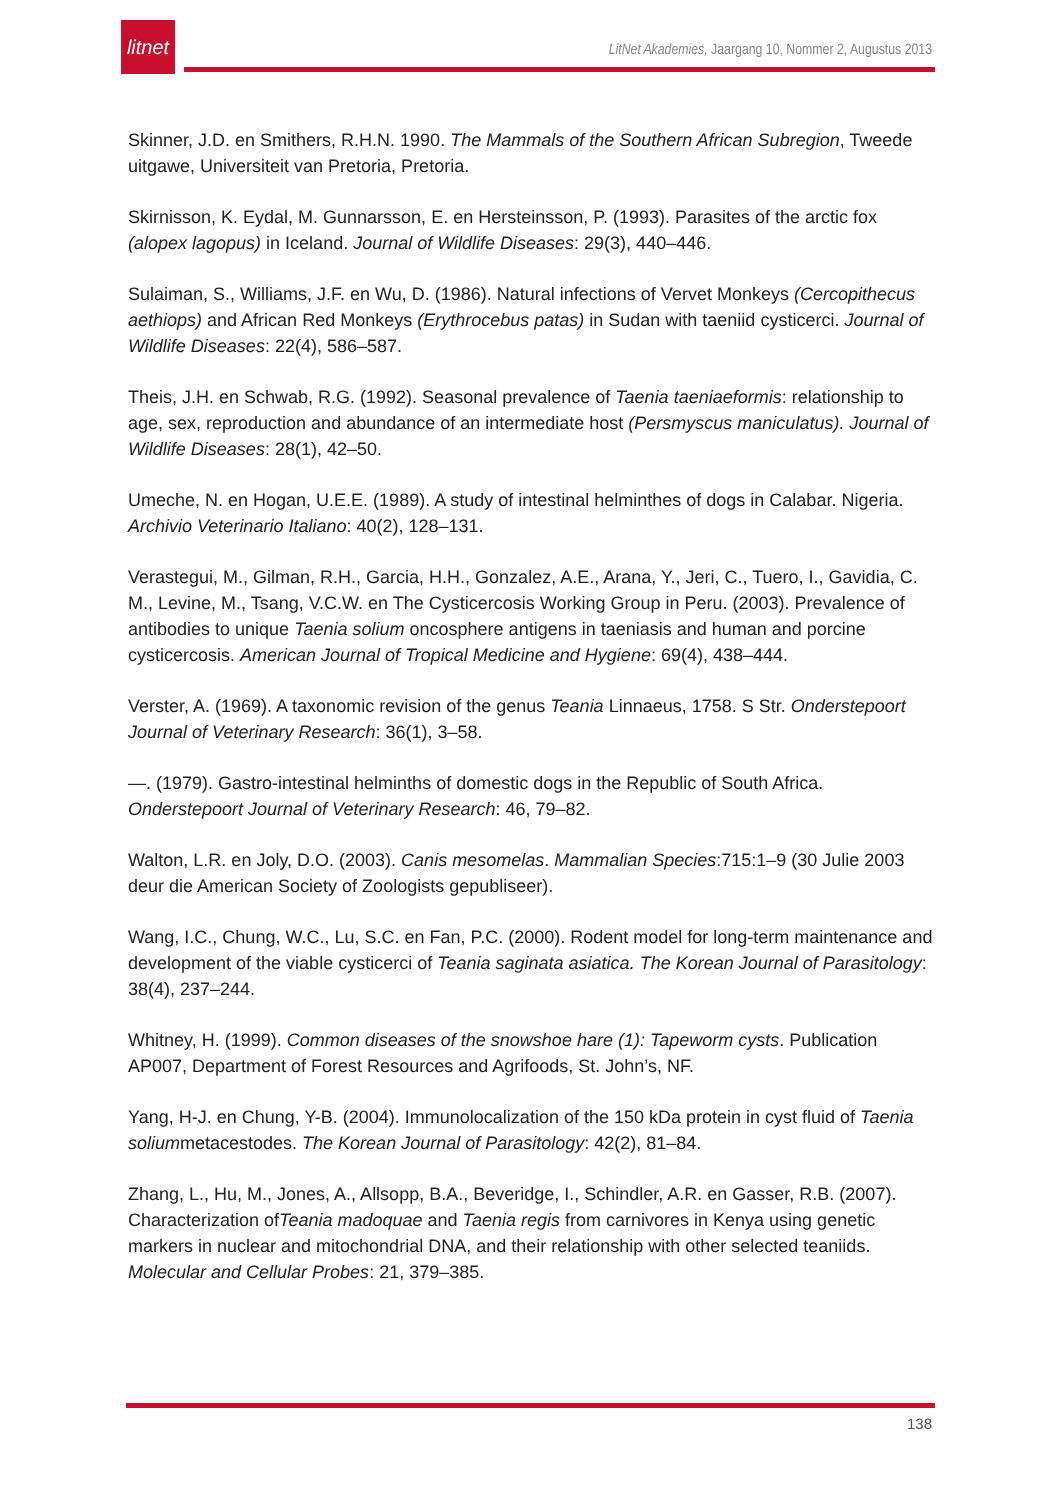litnet
LitNet Akademies, Jaargang 10, Nommer 2, Augustus 2013
Skinner, J.D. en Smithers, R.H.N. 1990. The Mammals of the Southern African Subregion, Tweede uitgawe, Universiteit van Pretoria, Pretoria.
Skirnisson, K. Eydal, M. Gunnarsson, E. en Hersteinsson, P. (1993). Parasites of the arctic fox (alopex lagopus) in Iceland. Journal of Wildlife Diseases: 29(3), 440–446.
Sulaiman, S., Williams, J.F. en Wu, D. (1986). Natural infections of Vervet Monkeys (Cercopithecus aethiops) and African Red Monkeys (Erythrocebus patas) in Sudan with taeniid cysticerci. Journal of Wildlife Diseases: 22(4), 586–587.
Theis, J.H. en Schwab, R.G. (1992). Seasonal prevalence of Taenia taeniaeformis: relationship to age, sex, reproduction and abundance of an intermediate host (Persmyscus maniculatus). Journal of Wildlife Diseases: 28(1), 42–50.
Umeche, N. en Hogan, U.E.E. (1989). A study of intestinal helminthes of dogs in Calabar. Nigeria. Archivio Veterinario Italiano: 40(2), 128–131.
Verastegui, M., Gilman, R.H., Garcia, H.H., Gonzalez, A.E., Arana, Y., Jeri, C., Tuero, I., Gavidia, C. M., Levine, M., Tsang, V.C.W. en The Cysticercosis Working Group in Peru. (2003). Prevalence of antibodies to unique Taenia solium oncosphere antigens in taeniasis and human and porcine cysticercosis. American Journal of Tropical Medicine and Hygiene: 69(4), 438–444.
Verster, A. (1969). A taxonomic revision of the genus Teania Linnaeus, 1758. S Str. Onderstepoort Journal of Veterinary Research: 36(1), 3–58.
—. (1979). Gastro-intestinal helminths of domestic dogs in the Republic of South Africa. Onderstepoort Journal of Veterinary Research: 46, 79–82.
Walton, L.R. en Joly, D.O. (2003). Canis mesomelas. Mammalian Species:715:1–9 (30 Julie 2003 deur die American Society of Zoologists gepubliseer).
Wang, I.C., Chung, W.C., Lu, S.C. en Fan, P.C. (2000). Rodent model for long-term maintenance and development of the viable cysticerci of Teania saginata asiatica. The Korean Journal of Parasitology: 38(4), 237–244.
Whitney, H. (1999). Common diseases of the snowshoe hare (1): Tapeworm cysts. Publication AP007, Department of Forest Resources and Agrifoods, St. John’s, NF.
Yang, H-J. en Chung, Y-B. (2004). Immunolocalization of the 150 kDa protein in cyst fluid of Taenia soliummetacestodes. The Korean Journal of Parasitology: 42(2), 81–84.
Zhang, L., Hu, M., Jones, A., Allsopp, B.A., Beveridge, I., Schindler, A.R. en Gasser, R.B. (2007). Characterization ofTeania madoquae and Taenia regis from carnivores in Kenya using genetic markers in nuclear and mitochondrial DNA, and their relationship with other selected teaniids. Molecular and Cellular Probes: 21, 379–385.
138